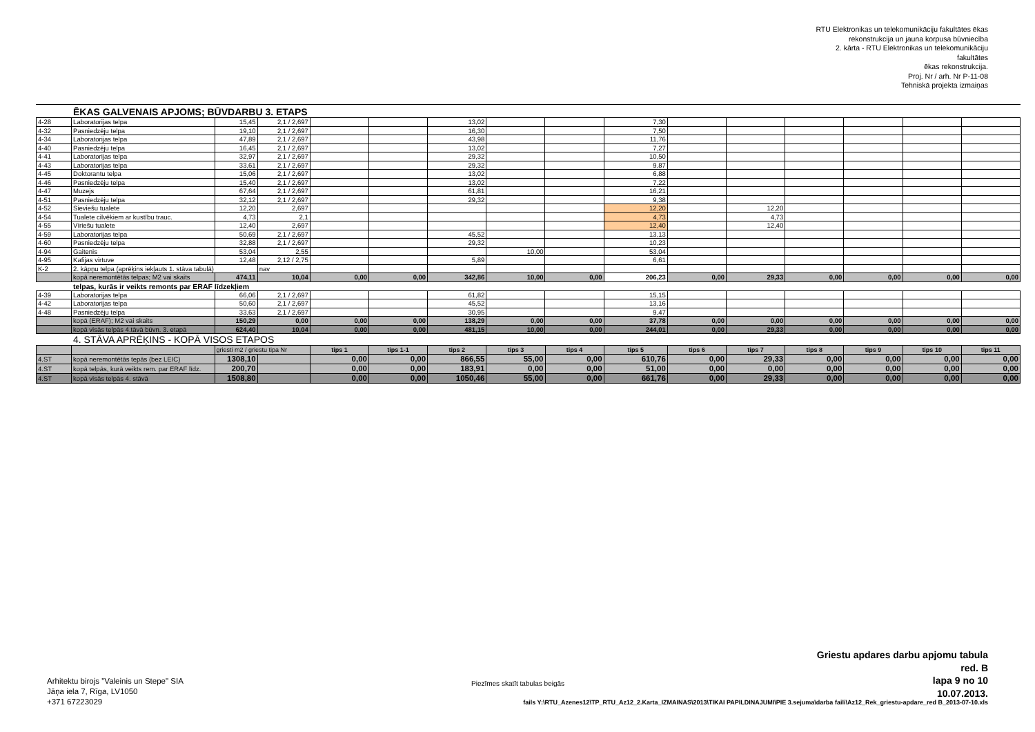RTU Elektronikas un telekomunikāciju fakultātes ēkas
rekonstrukcija un jauna korpusa būvniecība
2. kārta - RTU Elektronikas un telekomunikāciju
fakultātes
ēkas rekonstrukcija.
Proj. Nr / arh. Nr P-11-08
Tehniskā projekta izmaiņas
ĒKAS GALVENAIS APJOMS; BŪVDARBU 3. ETAPS
| 4-28 | Laboratorijas telpa | 15,45 | 2,1 / 2,697 | | | 13,02 | | | 7,30 | | | | | | |
| 4-32 | Pasniedzēju telpa | 19,10 | 2,1 / 2,697 | | | 16,30 | | | 7,50 | | | | | | |
| 4-34 | Laboratorijas telpa | 47,89 | 2,1 / 2,697 | | | 43,98 | | | 11,76 | | | | | | |
| 4-40 | Pasniedzēju telpa | 16,45 | 2,1 / 2,697 | | | 13,02 | | | 7,27 | | | | | | |
| 4-41 | Laboratorijas telpa | 32,97 | 2,1 / 2,697 | | | 29,32 | | | 10,50 | | | | | | |
| 4-43 | Laboratorijas telpa | 33,61 | 2,1 / 2,697 | | | 29,32 | | | 9,87 | | | | | | |
| 4-45 | Doktorantu telpa | 15,06 | 2,1 / 2,697 | | | 13,02 | | | 6,88 | | | | | | |
| 4-46 | Pasniedzēju telpa | 15,40 | 2,1 / 2,697 | | | 13,02 | | | 7,22 | | | | | | |
| 4-47 | Muzejs | 67,64 | 2,1 / 2,697 | | | 61,81 | | | 16,21 | | | | | | |
| 4-51 | Pasniedzēju telpa | 32,12 | 2,1 / 2,697 | | | 29,32 | | | 9,38 | | | | | | |
| 4-52 | Sieviešu tualete | 12,20 | 2,697 | | | | | | 12,20 | | 12,20 | | | | |
| 4-54 | Tualete cilvēkiem ar kustību trauc. | 4,73 | 2,1 | | | | | | 4,73 | | 4,73 | | | | |
| 4-55 | Vīriešu tualete | 12,40 | 2,697 | | | | | | 12,40 | | 12,40 | | | | |
| 4-59 | Laboratorijas telpa | 50,69 | 2,1 / 2,697 | | | 45,52 | | | 13,13 | | | | | | |
| 4-60 | Pasniedzēju telpa | 32,88 | 2,1 / 2,697 | | | 29,32 | | | 10,23 | | | | | | |
| 4-94 | Gaitenis | 53,04 | 2,55 | | | | 10,00 | | 53,04 | | | | | | |
| 4-95 | Kafijas virtuve | 12,48 | 2,12 / 2,75 | | | 5,89 | | | 6,61 | | | | | | |
| K-2 | 2. kāpņu telpa (aprēķins iekļauts 1. stāva tabulā) | | nav | | | | | | | | | | | | |
| | kopā neremontētās telpas; M2 vai skaits | 474,11 | 10,04 | 0,00 | 0,00 | 342,86 | 10,00 | 0,00 | 206,23 | 0,00 | 29,33 | 0,00 | 0,00 | 0,00 | 0,00 |
telpas, kurās ir veikts remonts par ERAF līdzekļiem
| 4-39 | Laboratorijas telpa | 66,06 | 2,1 / 2,697 | | | 61,82 | | | 15,15 | | | | | | |
| 4-42 | Laboratorijas telpa | 50,60 | 2,1 / 2,697 | | | 45,52 | | | 13,16 | | | | | | |
| 4-48 | Pasniedzēju telpa | 33,63 | 2,1 / 2,697 | | | 30,95 | | | 9,47 | | | | | | |
| | kopā (ERAF); M2 vai skaits | 150,29 | 0,00 | 0,00 | 0,00 | 138,29 | 0,00 | 0,00 | 37,78 | 0,00 | 0,00 | 0,00 | 0,00 | 0,00 | 0,00 |
| | kopā visās telpās 4.tāvā būvn. 3. etapā | 624,40 | 10,04 | 0,00 | 0,00 | 481,15 | 10,00 | 0,00 | 244,01 | 0,00 | 29,33 | 0,00 | 0,00 | 0,00 | 0,00 |
4. STĀVA APRĒĶINS - KOPĀ VISOS ETAPOS
| | | griesti m2 / griestu tipa Nr | | tips 1 | tips 1-1 | tips 2 | tips 3 | tips 4 | tips 5 | tips 6 | tips 7 | tips 8 | tips 9 | tips 10 | tips 11 |
| --- | --- | --- | --- | --- | --- | --- | --- | --- | --- | --- | --- | --- | --- | --- | --- |
| 4.ST | kopā neremontētās tepās (bez LEIC) | 1308,10 | | 0,00 | 0,00 | 866,55 | 55,00 | 0,00 | 610,76 | 0,00 | 29,33 | 0,00 | 0,00 | 0,00 | 0,00 |
| 4.ST | kopā telpās, kurā veikts rem. par ERAF līdz. | 200,70 | | 0,00 | 0,00 | 183,91 | 0,00 | 0,00 | 51,00 | 0,00 | 0,00 | 0,00 | 0,00 | 0,00 | 0,00 |
| 4.ST | kopā visās telpās 4. stāvā | 1508,80 | | 0,00 | 0,00 | 1050,46 | 55,00 | 0,00 | 661,76 | 0,00 | 29,33 | 0,00 | 0,00 | 0,00 | 0,00 |
Arhitektu birojs "Valeinis un Stepe" SIA
Jāņa iela 7, Rīga, LV1050
+371 67223029
Piezīmes skatīt tabulas beigās
Griestu apdares darbu apjomu tabula
red. B
lapa 9 no 10
10.07.2013.
fails Y:\RTU_Azenes12\TP_RTU_Az12_2.Karta_IZMAINAS\2013\TIKAI PAPILDINAJUMI\PIE 3.sejuma\darba faili\Az12_Rek_griestu-apdare_red B_2013-07-10.xls